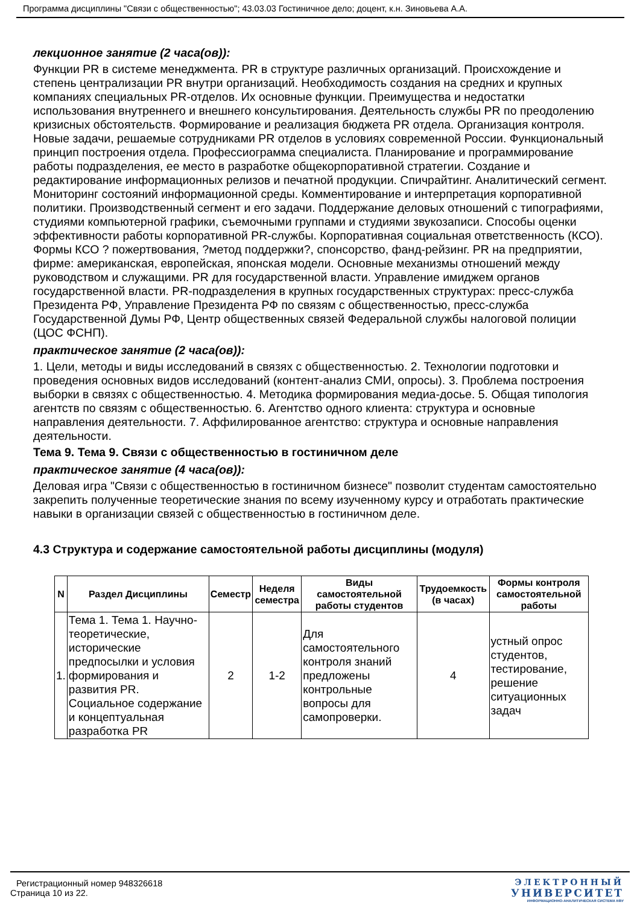Программа дисциплины "Связи с общественностью"; 43.03.03 Гостиничное дело; доцент, к.н. Зиновьева А.А.
лекционное занятие (2 часа(ов)):
Функции PR в системе менеджмента. PR в структуре различных организаций. Происхождение и степень централизации PR внутри организаций. Необходимость создания на средних и крупных компаниях специальных PR-отделов. Их основные функции. Преимущества и недостатки использования внутреннего и внешнего консультирования. Деятельность службы PR по преодолению кризисных обстоятельств. Формирование и реализация бюджета PR отдела. Организация контроля. Новые задачи, решаемые сотрудниками PR отделов в условиях современной России. Функциональный принцип построения отдела. Профессиограмма специалиста. Планирование и программирование работы подразделения, ее место в разработке общекорпоративной стратегии. Создание и редактирование информационных релизов и печатной продукции. Спичрайтинг. Аналитический сегмент. Мониторинг состояний информационной среды. Комментирование и интерпретация корпоративной политики. Производственный сегмент и его задачи. Поддержание деловых отношений с типографиями, студиями компьютерной графики, съемочными группами и студиями звукозаписи. Способы оценки эффективности работы корпоративной PR-службы. Корпоративная социальная ответственность (КСО). Формы КСО ? пожертвования, ?метод поддержки?, спонсорство, фанд-рейзинг. PR на предприятии, фирме: американская, европейская, японская модели. Основные механизмы отношений между руководством и служащими. PR для государственной власти. Управление имиджем органов государственной власти. PR-подразделения в крупных государственных структурах: пресс-служба Президента РФ, Управление Президента РФ по связям с общественностью, пресс-служба Государственной Думы РФ, Центр общественных связей Федеральной службы налоговой полиции (ЦОС ФСНП).
практическое занятие (2 часа(ов)):
1. Цели, методы и виды исследований в связях с общественностью. 2. Технологии подготовки и проведения основных видов исследований (контент-анализ СМИ, опросы). 3. Проблема построения выборки в связях с общественностью. 4. Методика формирования медиа-досье. 5. Общая типология агентств по связям с общественностью. 6. Агентство одного клиента: структура и основные направления деятельности. 7. Аффилированное агентство: структура и основные направления деятельности.
Тема 9. Тема 9. Связи с общественностью в гостиничном деле
практическое занятие (4 часа(ов)):
Деловая игра "Связи с общественностью в гостиничном бизнесе" позволит студентам самостоятельно закрепить полученные теоретические знания по всему изученному курсу и отработать практические навыки в организации связей с общественностью в гостиничном деле.
4.3 Структура и содержание самостоятельной работы дисциплины (модуля)
| N | Раздел Дисциплины | Семестр | Неделя семестра | Виды самостоятельной работы студентов | Трудоемкость (в часах) | Формы контроля самостоятельной работы |
| --- | --- | --- | --- | --- | --- | --- |
| 1. | Тема 1. Тема 1. Научно-теоретические, исторические предпосылки и условия формирования и развития PR. Социальное содержание и концептуальная разработка PR | 2 | 1-2 | Для самостоятельного контроля знаний предложены контрольные вопросы для самопроверки. | 4 | устный опрос студентов, тестирование, решение ситуационных задач |
Регистрационный номер 948326618
Страница 10 из 22.
ЭЛЕКТРОННЫЙ
УНИВЕРСИТЕТ
ИНФОРМАЦИОННО-АНАЛИТИЧЕСКАЯ СИСТЕМА КФУ